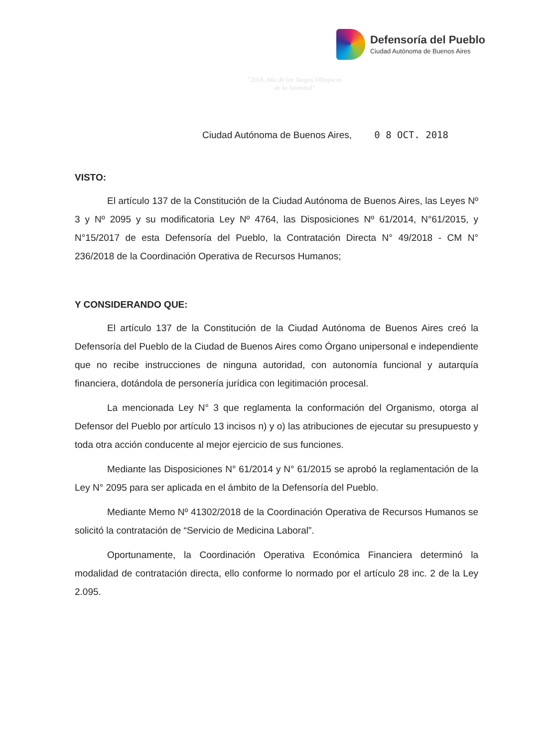Defensoría del Pueblo
Ciudad Autónoma de Buenos Aires
"2018, Año de los Juegos Olímpicos
de la Juventud"
Ciudad Autónoma de Buenos Aires, 0 8 OCT. 2018
VISTO:
El artículo 137 de la Constitución de la Ciudad Autónoma de Buenos Aires, las Leyes Nº 3 y Nº 2095 y su modificatoria Ley Nº 4764, las Disposiciones Nº 61/2014, N°61/2015, y N°15/2017 de esta Defensoría del Pueblo, la Contratación Directa N° 49/2018 - CM N° 236/2018 de la Coordinación Operativa de Recursos Humanos;
Y CONSIDERANDO QUE:
El artículo 137 de la Constitución de la Ciudad Autónoma de Buenos Aires creó la Defensoría del Pueblo de la Ciudad de Buenos Aires como Órgano unipersonal e independiente que no recibe instrucciones de ninguna autoridad, con autonomía funcional y autarquía financiera, dotándola de personería jurídica con legitimación procesal.
La mencionada Ley N° 3 que reglamenta la conformación del Organismo, otorga al Defensor del Pueblo por artículo 13 incisos n) y o) las atribuciones de ejecutar su presupuesto y toda otra acción conducente al mejor ejercicio de sus funciones.
Mediante las Disposiciones N° 61/2014 y N° 61/2015 se aprobó la reglamentación de la Ley N° 2095 para ser aplicada en el ámbito de la Defensoría del Pueblo.
Mediante Memo Nº 41302/2018 de la Coordinación Operativa de Recursos Humanos se solicitó la contratación de “Servicio de Medicina Laboral”.
Oportunamente, la Coordinación Operativa Económica Financiera determinó la modalidad de contratación directa, ello conforme lo normado por el artículo 28 inc. 2 de la Ley 2.095.